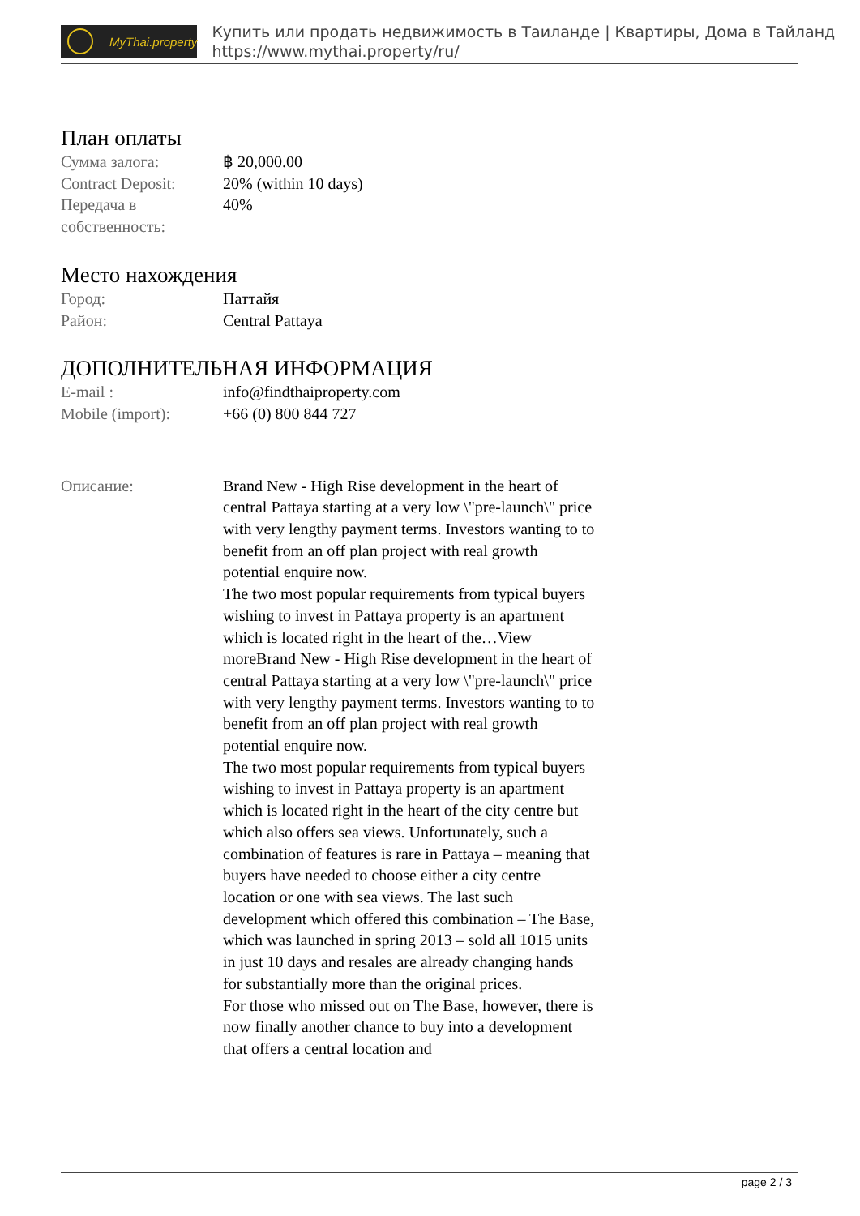MyThai.property
Купить или продать недвижимость в Таиланде | Квартиры, Дома в Тайланд
https://www.mythai.property/ru/
План оплаты
| Сумма залога: | ฿ 20,000.00 |
| Contract Deposit: | 20% (within 10 days) |
| Передача в собственность: | 40% |
Место нахождения
| Город: | Паттайя |
| Район: | Central Pattaya |
ДОПОЛНИТЕЛЬНАЯ ИНФОРМАЦИЯ
| E-mail : | info@findthaiproperty.com |
| Mobile (import): | +66 (0) 800 844 727 |
| Описание: | Brand New - High Rise development in the heart of central Pattaya starting at a very low \"pre-launch\" price with very lengthy payment terms. Investors wanting to to benefit from an off plan project with real growth potential enquire now. The two most popular requirements from typical buyers wishing to invest in Pattaya property is an apartment which is located right in the heart of the…View moreBrand New - High Rise development in the heart of central Pattaya starting at a very low \"pre-launch\" price with very lengthy payment terms. Investors wanting to to benefit from an off plan project with real growth potential enquire now. The two most popular requirements from typical buyers wishing to invest in Pattaya property is an apartment which is located right in the heart of the city centre but which also offers sea views. Unfortunately, such a combination of features is rare in Pattaya – meaning that buyers have needed to choose either a city centre location or one with sea views. The last such development which offered this combination – The Base, which was launched in spring 2013 – sold all 1015 units in just 10 days and resales are already changing hands for substantially more than the original prices. For those who missed out on The Base, however, there is now finally another chance to buy into a development that offers a central location and |
page 2 / 3